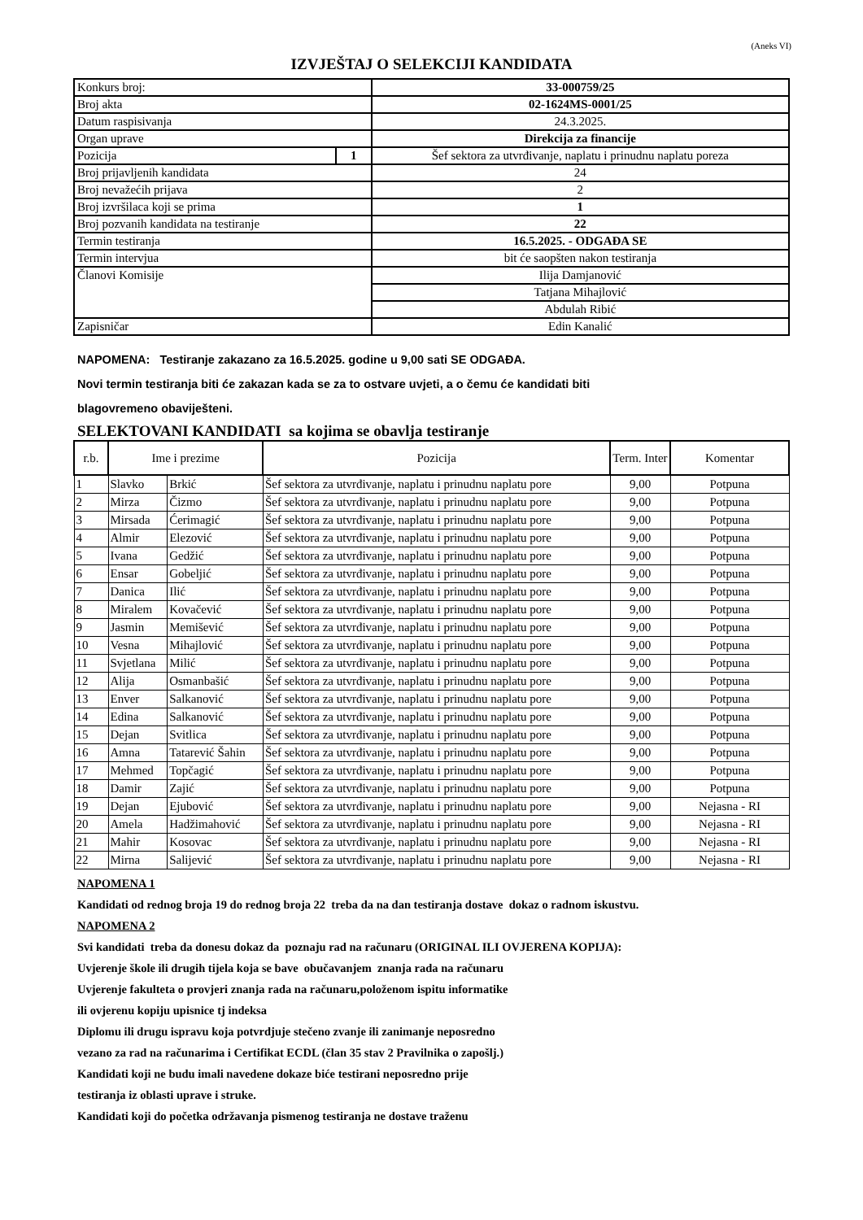(Aneks VI)
IZVJEŠTAJ O SELEKCIJI KANDIDATA
| Konkurs broj: | | 33-000759/25 |
| Broj akta | | 02-1624MS-0001/25 |
| Datum raspisivanja | | 24.3.2025. |
| Organ uprave | | Direkcija za financije |
| Pozicija | 1 | Šef sektora za utvrđivanje, naplatu i prinudnu naplatu poreza |
| Broj prijavljenih kandidata | | 24 |
| Broj nevažećih prijava | | 2 |
| Broj izvršilaca koji se prima | | 1 |
| Broj pozvanih kandidata na testiranje | | 22 |
| Termin testiranja | | 16.5.2025. - ODGAĐA SE |
| Termin intervjua | | bit će saopšten nakon testiranja |
| Članovi Komisije | | Ilija Damjanović |
| | | Tatjana Mihajlović |
| | | Abdulah Ribić |
| Zapisničar | | Edin Kanalić |
NAPOMENA: Testiranje zakazano za 16.5.2025. godine u 9,00 sati SE ODGAĐA.
Novi termin testiranja biti će zakazan kada se za to ostvare uvjeti, a o čemu će kandidati biti
blagovremeno obaviješteni.
SELEKTOVANI KANDIDATI sa kojima se obavlja testiranje
| r.b. | Ime i prezime | | Pozicija | Term. Inter | Komentar |
| --- | --- | --- | --- | --- | --- |
| 1 | Slavko | Brkić | Šef sektora za utvrđivanje, naplatu i prinudnu naplatu pore | 9,00 | Potpuna |
| 2 | Mirza | Čizmo | Šef sektora za utvrđivanje, naplatu i prinudnu naplatu pore | 9,00 | Potpuna |
| 3 | Mirsada | Ćerimagić | Šef sektora za utvrđivanje, naplatu i prinudnu naplatu pore | 9,00 | Potpuna |
| 4 | Almir | Elezović | Šef sektora za utvrđivanje, naplatu i prinudnu naplatu pore | 9,00 | Potpuna |
| 5 | Ivana | Gedžić | Šef sektora za utvrđivanje, naplatu i prinudnu naplatu pore | 9,00 | Potpuna |
| 6 | Ensar | Gobeljić | Šef sektora za utvrđivanje, naplatu i prinudnu naplatu pore | 9,00 | Potpuna |
| 7 | Danica | Ilić | Šef sektora za utvrđivanje, naplatu i prinudnu naplatu pore | 9,00 | Potpuna |
| 8 | Miralem | Kovačević | Šef sektora za utvrđivanje, naplatu i prinudnu naplatu pore | 9,00 | Potpuna |
| 9 | Jasmin | Memišević | Šef sektora za utvrđivanje, naplatu i prinudnu naplatu pore | 9,00 | Potpuna |
| 10 | Vesna | Mihajlović | Šef sektora za utvrđivanje, naplatu i prinudnu naplatu pore | 9,00 | Potpuna |
| 11 | Svjetlana | Milić | Šef sektora za utvrđivanje, naplatu i prinudnu naplatu pore | 9,00 | Potpuna |
| 12 | Alija | Osmanbašić | Šef sektora za utvrđivanje, naplatu i prinudnu naplatu pore | 9,00 | Potpuna |
| 13 | Enver | Salkanović | Šef sektora za utvrđivanje, naplatu i prinudnu naplatu pore | 9,00 | Potpuna |
| 14 | Edina | Salkanović | Šef sektora za utvrđivanje, naplatu i prinudnu naplatu pore | 9,00 | Potpuna |
| 15 | Dejan | Svitlica | Šef sektora za utvrđivanje, naplatu i prinudnu naplatu pore | 9,00 | Potpuna |
| 16 | Amna | Tatarević Šahin | Šef sektora za utvrđivanje, naplatu i prinudnu naplatu pore | 9,00 | Potpuna |
| 17 | Mehmed | Topčagić | Šef sektora za utvrđivanje, naplatu i prinudnu naplatu pore | 9,00 | Potpuna |
| 18 | Damir | Zajić | Šef sektora za utvrđivanje, naplatu i prinudnu naplatu pore | 9,00 | Potpuna |
| 19 | Dejan | Ejubović | Šef sektora za utvrđivanje, naplatu i prinudnu naplatu pore | 9,00 | Nejasna - RI |
| 20 | Amela | Hadžimahović | Šef sektora za utvrđivanje, naplatu i prinudnu naplatu pore | 9,00 | Nejasna - RI |
| 21 | Mahir | Kosovac | Šef sektora za utvrđivanje, naplatu i prinudnu naplatu pore | 9,00 | Nejasna - RI |
| 22 | Mirna | Salijević | Šef sektora za utvrđivanje, naplatu i prinudnu naplatu pore | 9,00 | Nejasna - RI |
NAPOMENA 1
Kandidati od rednog broja 19 do rednog broja 22 treba da na dan testiranja dostave dokaz o radnom iskustvu.
NAPOMENA 2
Svi kandidati treba da donesu dokaz da poznaju rad na računaru (ORIGINAL ILI OVJERENA KOPIJA):
Uvjerenje škole ili drugih tijela koja se bave obučavanjem znanja rada na računaru
Uvjerenje fakulteta o provjeri znanja rada na računaru,položenom ispitu informatike
ili ovjerenu kopiju upisnice tj indeksa
Diplomu ili drugu ispravu koja potvrdjuje stečeno zvanje ili zanimanje neposredno
vezano za rad na računarima i Certifikat ECDL (član 35 stav 2 Pravilnika o zapošlj.)
Kandidati koji ne budu imali navedene dokaze biće testirani neposredno prije
testiranja iz oblasti uprave i struke.
Kandidati koji do početka održavanja pismenog testiranja ne dostave traženu